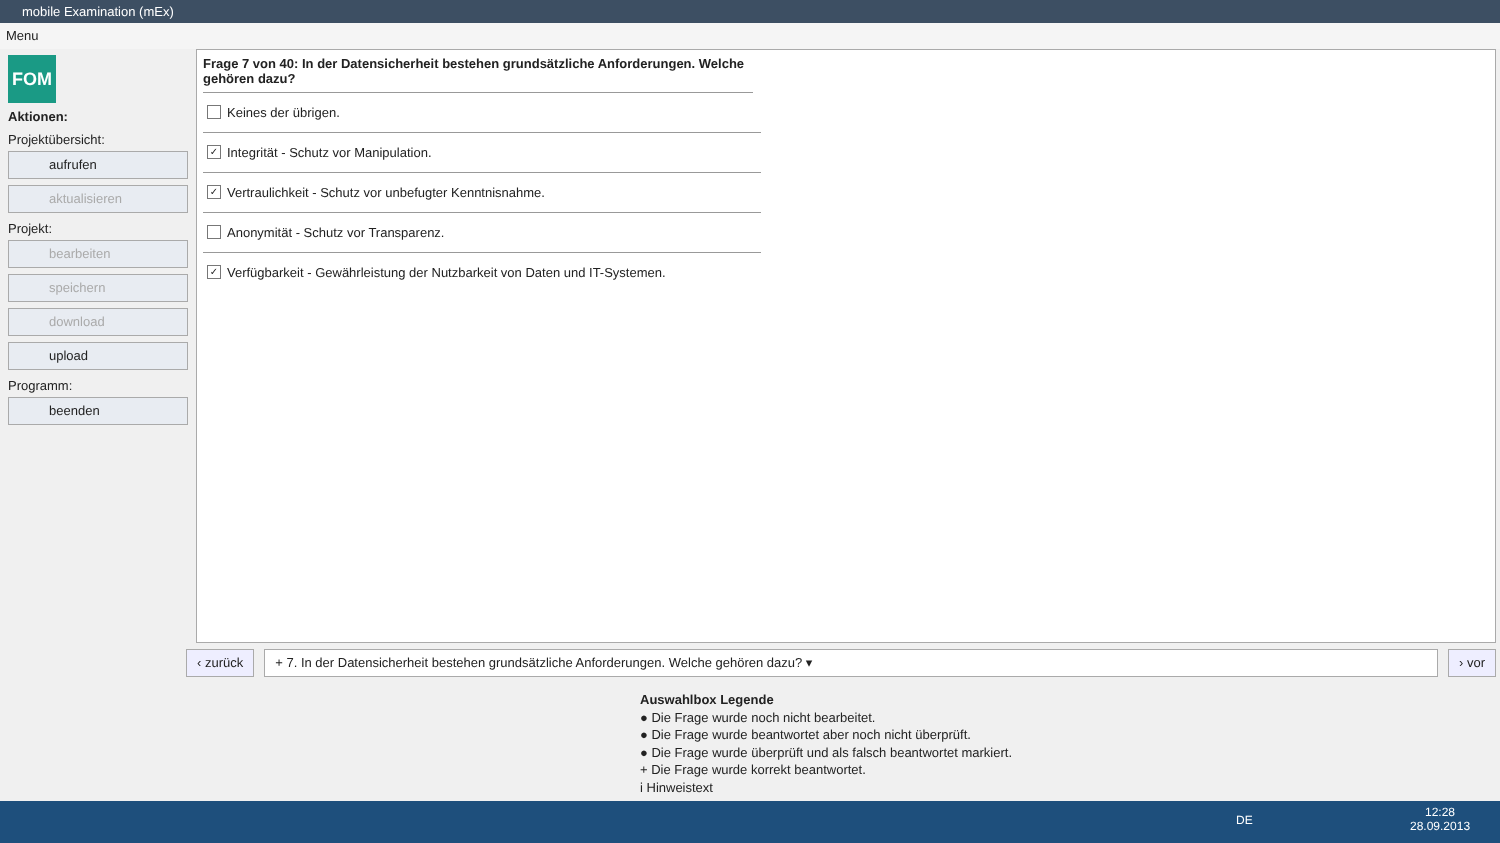mobile Examination (mEx)
Menu
FOM
Aktionen:
Projektübersicht:
aufrufen
aktualisieren
Projekt:
bearbeiten
speichern
download
upload
Programm:
beenden
Frage 7 von 40: In der Datensicherheit bestehen grundsätzliche Anforderungen. Welche gehören dazu?
Keines der übrigen.
✓ Integrität - Schutz vor Manipulation.
✓ Vertraulichkeit - Schutz vor unbefugter Kenntnisnahme.
Anonymität - Schutz vor Transparenz.
✓ Verfügbarkeit - Gewährleistung der Nutzbarkeit von Daten und IT-Systemen.
‹ zurück + 7. In der Datensicherheit bestehen grundsätzliche Anforderungen. Welche gehören dazu? ▾
› vor
Auswahlbox Legende
● Die Frage wurde noch nicht bearbeitet.
● Die Frage wurde beantwortet aber noch nicht überprüft.
● Die Frage wurde überprüft und als falsch beantwortet markiert.
+ Die Frage wurde korrekt beantwortet.
i Hinweistext
DE
12:28
28.09.2013